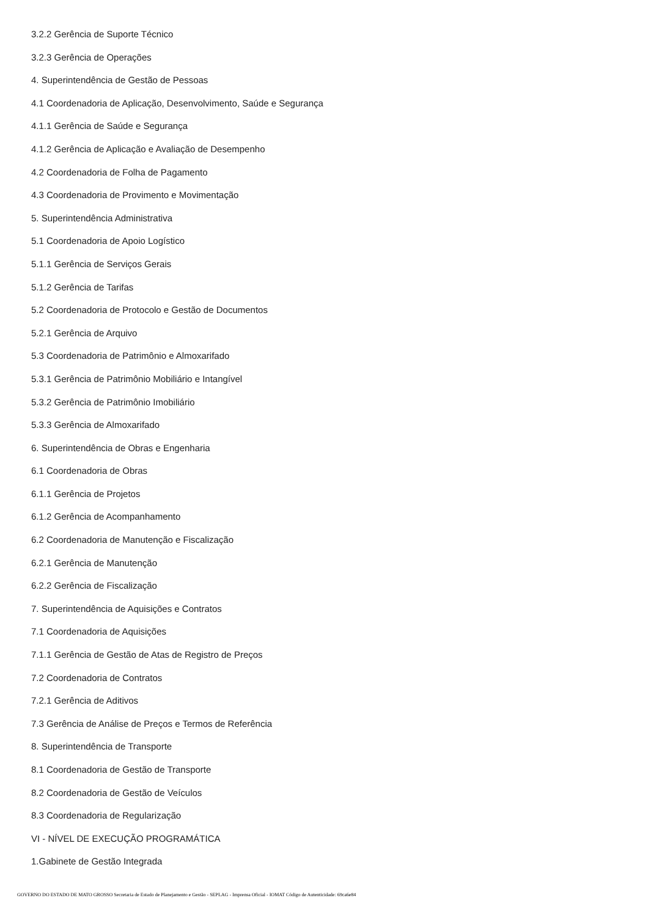3.2.2 Gerência de Suporte Técnico
3.2.3 Gerência de Operações
4. Superintendência de Gestão de Pessoas
4.1 Coordenadoria de Aplicação, Desenvolvimento, Saúde e Segurança
4.1.1 Gerência de Saúde e Segurança
4.1.2 Gerência de Aplicação e Avaliação de Desempenho
4.2 Coordenadoria de Folha de Pagamento
4.3 Coordenadoria de Provimento e Movimentação
5. Superintendência Administrativa
5.1 Coordenadoria de Apoio Logístico
5.1.1 Gerência de Serviços Gerais
5.1.2 Gerência de Tarifas
5.2 Coordenadoria de Protocolo e Gestão de Documentos
5.2.1 Gerência de Arquivo
5.3 Coordenadoria de Patrimônio e Almoxarifado
5.3.1 Gerência de Patrimônio Mobiliário e Intangível
5.3.2 Gerência de Patrimônio Imobiliário
5.3.3 Gerência de Almoxarifado
6. Superintendência de Obras e Engenharia
6.1 Coordenadoria de Obras
6.1.1 Gerência de Projetos
6.1.2 Gerência de Acompanhamento
6.2 Coordenadoria de Manutenção e Fiscalização
6.2.1 Gerência de Manutenção
6.2.2 Gerência de Fiscalização
7. Superintendência de Aquisições e Contratos
7.1 Coordenadoria de Aquisições
7.1.1 Gerência de Gestão de Atas de Registro de Preços
7.2 Coordenadoria de Contratos
7.2.1 Gerência de Aditivos
7.3 Gerência de Análise de Preços e Termos de Referência
8. Superintendência de Transporte
8.1 Coordenadoria de Gestão de Transporte
8.2 Coordenadoria de Gestão de Veículos
8.3 Coordenadoria de Regularização
VI - NÍVEL DE EXECUÇÃO PROGRAMÁTICA
1.Gabinete de Gestão Integrada
GOVERNO DO ESTADO DE MATO GROSSO Secretaria de Estado de Planejamento e Gestão - SEPLAG - Imprensa Oficial - IOMAT Código de Autenticidade: 69ca6e84